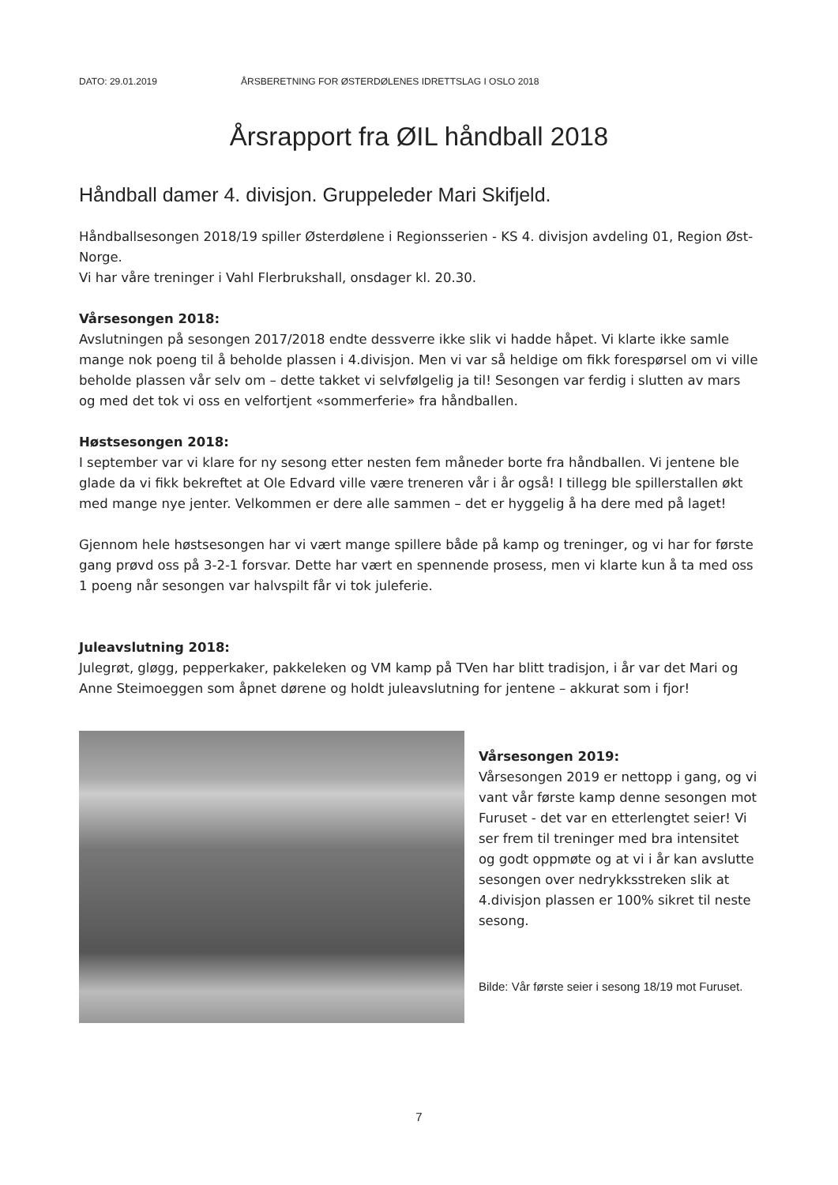DATO: 29.01.2019 ÅRSBERETNING FOR ØSTERDØLENES IDRETTSLAG I OSLO 2018
Årsrapport fra ØIL håndball 2018
Håndball damer 4. divisjon. Gruppeleder Mari Skifjeld.
Håndballsesongen 2018/19 spiller Østerdølene i Regionsserien - KS 4. divisjon avdeling 01, Region Øst-Norge.
Vi har våre treninger i Vahl Flerbrukshall, onsdager kl. 20.30.
Vårsesongen 2018:
Avslutningen på sesongen 2017/2018 endte dessverre ikke slik vi hadde håpet. Vi klarte ikke samle mange nok poeng til å beholde plassen i 4.divisjon. Men vi var så heldige om fikk forespørsel om vi ville beholde plassen vår selv om – dette takket vi selvfølgelig ja til! Sesongen var ferdig i slutten av mars og med det tok vi oss en velfortjent «sommerferie» fra håndballen.
Høstsesongen 2018:
I september var vi klare for ny sesong etter nesten fem måneder borte fra håndballen. Vi jentene ble glade da vi fikk bekreftet at Ole Edvard ville være treneren vår i år også! I tillegg ble spillerstallen økt med mange nye jenter. Velkommen er dere alle sammen – det er hyggelig å ha dere med på laget!
Gjennom hele høstsesongen har vi vært mange spillere både på kamp og treninger, og vi har for første gang prøvd oss på 3-2-1 forsvar. Dette har vært en spennende prosess, men vi klarte kun å ta med oss 1 poeng når sesongen var halvspilt får vi tok juleferie.
Juleavslutning 2018:
Julegrøt, gløgg, pepperkaker, pakkeleken og VM kamp på TVen har blitt tradisjon, i år var det Mari og Anne Steimoeggen som åpnet dørene og holdt juleavslutning for jentene – akkurat som i fjor!
Vårsesongen 2019:
Vårsesongen 2019 er nettopp i gang, og vi vant vår første kamp denne sesongen mot Furuset - det var en etterlengtet seier! Vi ser frem til treninger med bra intensitet og godt oppmøte og at vi i år kan avslutte sesongen over nedrykksstreken slik at 4.divisjon plassen er 100% sikret til neste sesong.
Bilde: Vår første seier i sesong 18/19 mot Furuset.
7